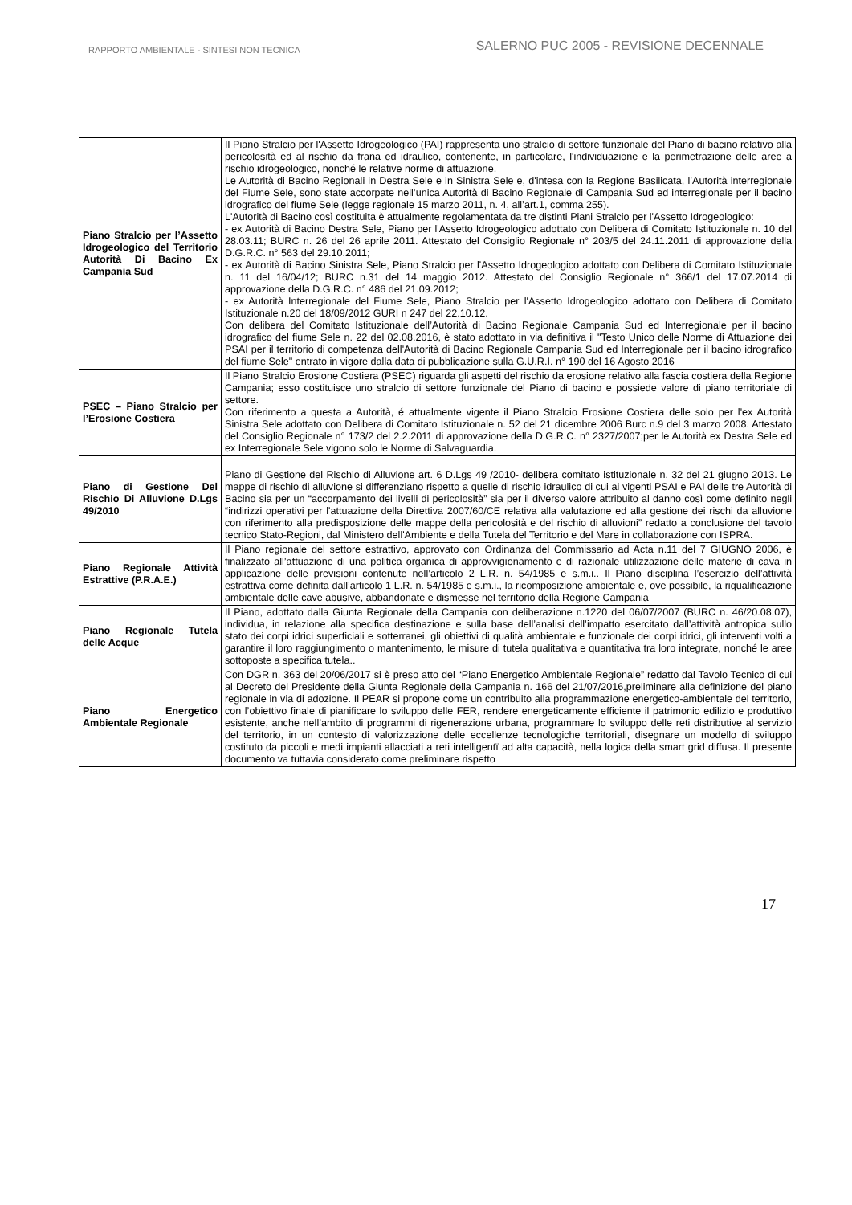RAPPORTO AMBIENTALE - SINTESI NON TECNICA
SALERNO PUC 2005 - REVISIONE DECENNALE
| Piano Stralcio per l’Assetto Idrogeologico del Territorio Autorità Di Bacino Ex Campania Sud | Il Piano Stralcio per l'Assetto Idrogeologico (PAI) rappresenta uno stralcio di settore funzionale del Piano di bacino relativo alla pericolosità ed al rischio da frana ed idraulico, contenente, in particolare, l'individuazione e la perimetrazione delle aree a rischio idrogeologico, nonché le relative norme di attuazione. Le Autorità di Bacino Regionali in Destra Sele e in Sinistra Sele e, d'intesa con la Regione Basilicata, l’Autorità interregionale del Fiume Sele, sono state accorpate nell’unica Autorità di Bacino Regionale di Campania Sud ed interregionale per il bacino idrografico del fiume Sele (legge regionale 15 marzo 2011, n. 4, all’art.1, comma 255). L'Autorità di Bacino così costituita è attualmente regolamentata da tre distinti Piani Stralcio per l'Assetto Idrogeologico: - ex Autorità di Bacino Destra Sele, Piano per l'Assetto Idrogeologico adottato con Delibera di Comitato Istituzionale n. 10 del 28.03.11; BURC n. 26 del 26 aprile 2011. Attestato del Consiglio Regionale n° 203/5 del 24.11.2011 di approvazione della D.G.R.C. n° 563 del 29.10.2011; - ex Autorità di Bacino Sinistra Sele, Piano Stralcio per l'Assetto Idrogeologico adottato con Delibera di Comitato Istituzionale n. 11 del 16/04/12; BURC n.31 del 14 maggio 2012. Attestato del Consiglio Regionale n° 366/1 del 17.07.2014 di approvazione della D.G.R.C. n° 486 del 21.09.2012; - ex Autorità Interregionale del Fiume Sele, Piano Stralcio per l'Assetto Idrogeologico adottato con Delibera di Comitato Istituzionale n.20 del 18/09/2012 GURI n 247 del 22.10.12. Con delibera del Comitato Istituzionale dell’Autorità di Bacino Regionale Campania Sud ed Interregionale per il bacino idrografico del fiume Sele n. 22 del 02.08.2016, è stato adottato in via definitiva il "Testo Unico delle Norme di Attuazione dei PSAI per il territorio di competenza dell'Autorità di Bacino Regionale Campania Sud ed Interregionale per il bacino idrografico del fiume Sele" entrato in vigore dalla data di pubblicazione sulla G.U.R.I. n° 190 del 16 Agosto 2016 |
| PSEC – Piano Stralcio per l’Erosione Costiera | Il Piano Stralcio Erosione Costiera (PSEC) riguarda gli aspetti del rischio da erosione relativo alla fascia costiera della Regione Campania; esso costituisce uno stralcio di settore funzionale del Piano di bacino e possiede valore di piano territoriale di settore. Con riferimento a questa a Autorità, é attualmente vigente il Piano Stralcio Erosione Costiera delle solo per l'ex Autorità Sinistra Sele adottato con Delibera di Comitato Istituzionale n. 52 del 21 dicembre 2006 Burc n.9 del 3 marzo 2008. Attestato del Consiglio Regionale n° 173/2 del 2.2.2011 di approvazione della D.G.R.C. n° 2327/2007;per le Autorità ex Destra Sele ed ex Interregionale Sele vigono solo le Norme di Salvaguardia. |
| Piano di Gestione Del Rischio Di Alluvione D.Lgs 49/2010 | Piano di Gestione del Rischio di Alluvione art. 6 D.Lgs 49 /2010- delibera comitato istituzionale n. 32 del 21 giugno 2013. Le mappe di rischio di alluvione si differenziano rispetto a quelle di rischio idraulico di cui ai vigenti PSAI e PAI delle tre Autorità di Bacino sia per un “accorpamento dei livelli di pericolosità” sia per il diverso valore attribuito al danno così come definito negli “indirizzi operativi per l'attuazione della Direttiva 2007/60/CE relativa alla valutazione ed alla gestione dei rischi da alluvione con riferimento alla predisposizione delle mappe della pericolosità e del rischio di alluvioni” redatto a conclusione del tavolo tecnico Stato-Regioni, dal Ministero dell'Ambiente e della Tutela del Territorio e del Mare in collaborazione con ISPRA. |
| Piano Regionale Attività Estrattive (P.R.A.E.) | Il Piano regionale del settore estrattivo, approvato con Ordinanza del Commissario ad Acta n.11 del 7 GIUGNO 2006, è finalizzato all’attuazione di una politica organica di approvvigionamento e di razionale utilizzazione delle materie di cava in applicazione delle previsioni contenute nell’articolo 2 L.R. n. 54/1985 e s.m.i.. Il Piano disciplina l’esercizio dell’attività estrattiva come definita dall’articolo 1 L.R. n. 54/1985 e s.m.i., la ricomposizione ambientale e, ove possibile, la riqualificazione ambientale delle cave abusive, abbandonate e dismesse nel territorio della Regione Campania |
| Piano Regionale Tutela delle Acque | Il Piano, adottato dalla Giunta Regionale della Campania con deliberazione n.1220 del 06/07/2007 (BURC n. 46/20.08.07), individua, in relazione alla specifica destinazione e sulla base dell’analisi dell’impatto esercitato dall’attività antropica sullo stato dei corpi idrici superficiali e sotterranei, gli obiettivi di qualità ambientale e funzionale dei corpi idrici, gli interventi volti a garantire il loro raggiungimento o mantenimento, le misure di tutela qualitativa e quantitativa tra loro integrate, nonché le aree sottoposte a specifica tutela.. |
| Piano Energetico Ambientale Regionale | Con DGR n. 363 del 20/06/2017 si è preso atto del “Piano Energetico Ambientale Regionale” redatto dal Tavolo Tecnico di cui al Decreto del Presidente della Giunta Regionale della Campania n. 166 del 21/07/2016,preliminare alla definizione del piano regionale in via di adozione. Il PEAR si propone come un contribuito alla programmazione energetico-ambientale del territorio, con l’obiettivo finale di pianificare lo sviluppo delle FER, rendere energeticamente efficiente il patrimonio edilizio e produttivo esistente, anche nell’ambito di programmi di rigenerazione urbana, programmare lo sviluppo delle reti distributive al servizio del territorio, in un contesto di valorizzazione delle eccellenze tecnologiche territoriali, disegnare un modello di sviluppo costituto da piccoli e medi impianti allacciati a reti intelligentï ad alta capacità, nella logica della smart grid diffusa. Il presente documento va tuttavia considerato come preliminare rispetto |
17